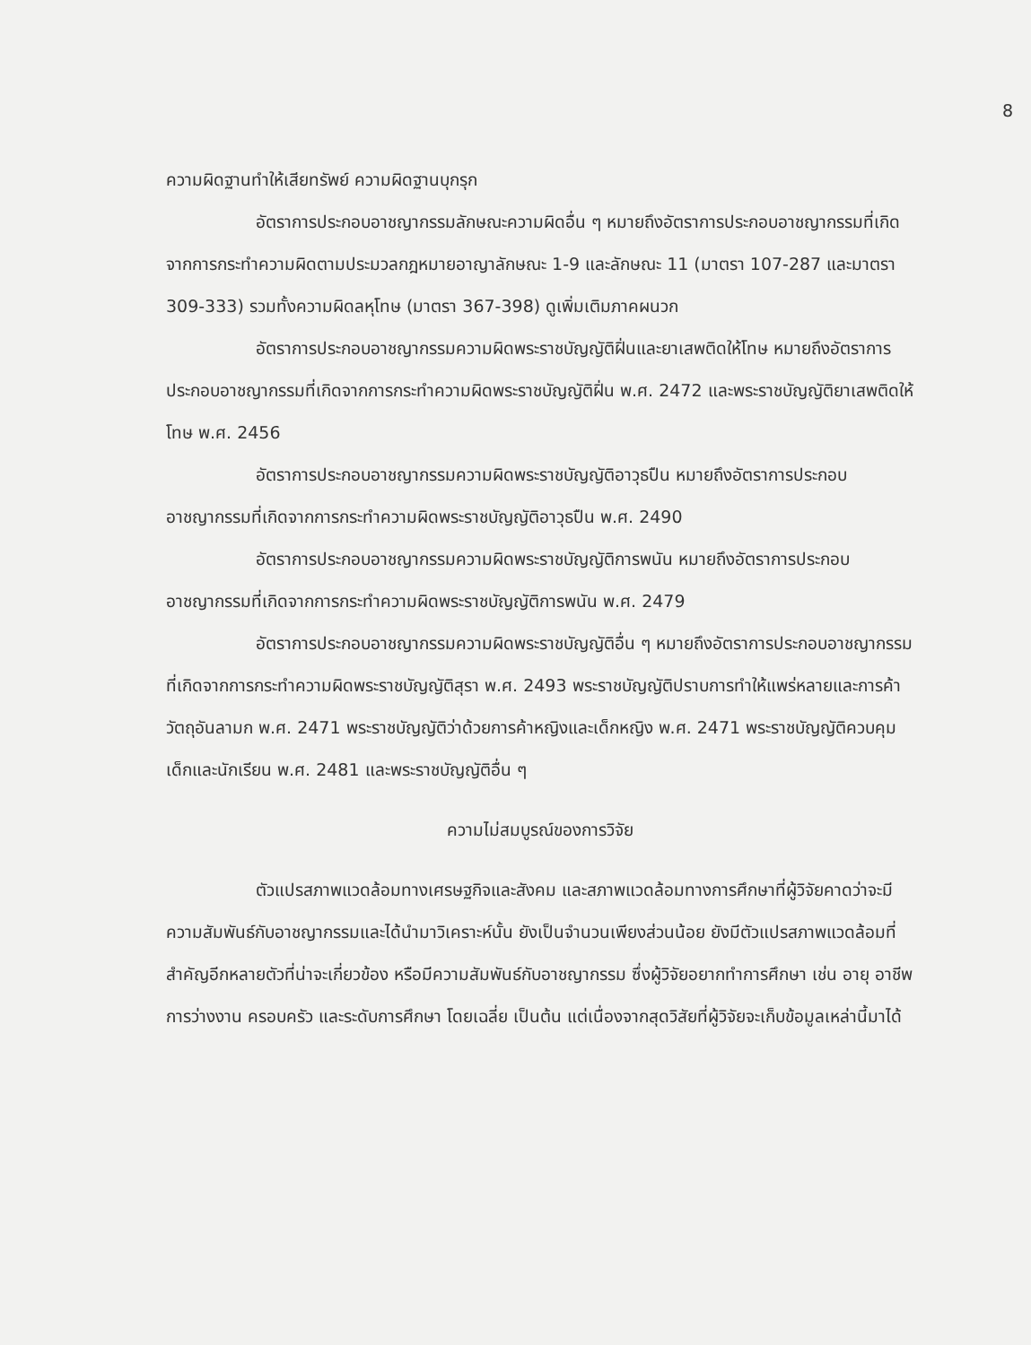8
ความผิดฐานทำให้เสียทรัพย์ ความผิดฐานบุกรุก
อัตราการประกอบอาชญากรรมลักษณะความผิดอื่น ๆ หมายถึงอัตราการประกอบอาชญากรรมที่เกิดจากการกระทำความผิดตามประมวลกฎหมายอาญาลักษณะ 1-9 และลักษณะ 11 (มาตรา 107-287 และมาตรา 309-333) รวมทั้งความผิดลหุโทษ (มาตรา 367-398) ดูเพิ่มเติมภาคผนวก
อัตราการประกอบอาชญากรรมความผิดพระราชบัญญัติฝิ่นและยาเสพติดให้โทษ หมายถึงอัตราการประกอบอาชญากรรมที่เกิดจากการกระทำความผิดพระราชบัญญัติฝิ่น พ.ศ. 2472 และพระราชบัญญัติยาเสพติดให้โทษ พ.ศ. 2456
อัตราการประกอบอาชญากรรมความผิดพระราชบัญญัติอาวุธปืน หมายถึงอัตราการประกอบอาชญากรรมที่เกิดจากการกระทำความผิดพระราชบัญญัติอาวุธปืน พ.ศ. 2490
อัตราการประกอบอาชญากรรมความผิดพระราชบัญญัติการพนัน หมายถึงอัตราการประกอบอาชญากรรมที่เกิดจากการกระทำความผิดพระราชบัญญัติการพนัน พ.ศ. 2479
อัตราการประกอบอาชญากรรมความผิดพระราชบัญญัติอื่น ๆ หมายถึงอัตราการประกอบอาชญากรรมที่เกิดจากการกระทำความผิดพระราชบัญญัติสุรา พ.ศ. 2493 พระราชบัญญัติปราบการทำให้แพร่หลายและการค้าวัตถุอันลามก พ.ศ. 2471 พระราชบัญญัติว่าด้วยการค้าหญิงและเด็กหญิง พ.ศ. 2471 พระราชบัญญัติควบคุมเด็กและนักเรียน พ.ศ. 2481 และพระราชบัญญัติอื่น ๆ
ความไม่สมบูรณ์ของการวิจัย
ตัวแปรสภาพแวดล้อมทางเศรษฐกิจและสังคม และสภาพแวดล้อมทางการศึกษาที่ผู้วิจัยคาดว่าจะมีความสัมพันธ์กับอาชญากรรมและได้นำมาวิเคราะห์นั้น ยังเป็นจำนวนเพียงส่วนน้อย ยังมีตัวแปรสภาพแวดล้อมที่สำคัญอีกหลายตัวที่น่าจะเกี่ยวข้อง หรือมีความสัมพันธ์กับอาชญากรรม ซึ่งผู้วิจัยอยากทำการศึกษา เช่น อายุ อาชีพ การว่างงาน ครอบครัว และระดับการศึกษา โดยเฉลี่ย เป็นต้น แต่เนื่องจากสุดวิสัยที่ผู้วิจัยจะเก็บข้อมูลเหล่านี้มาได้